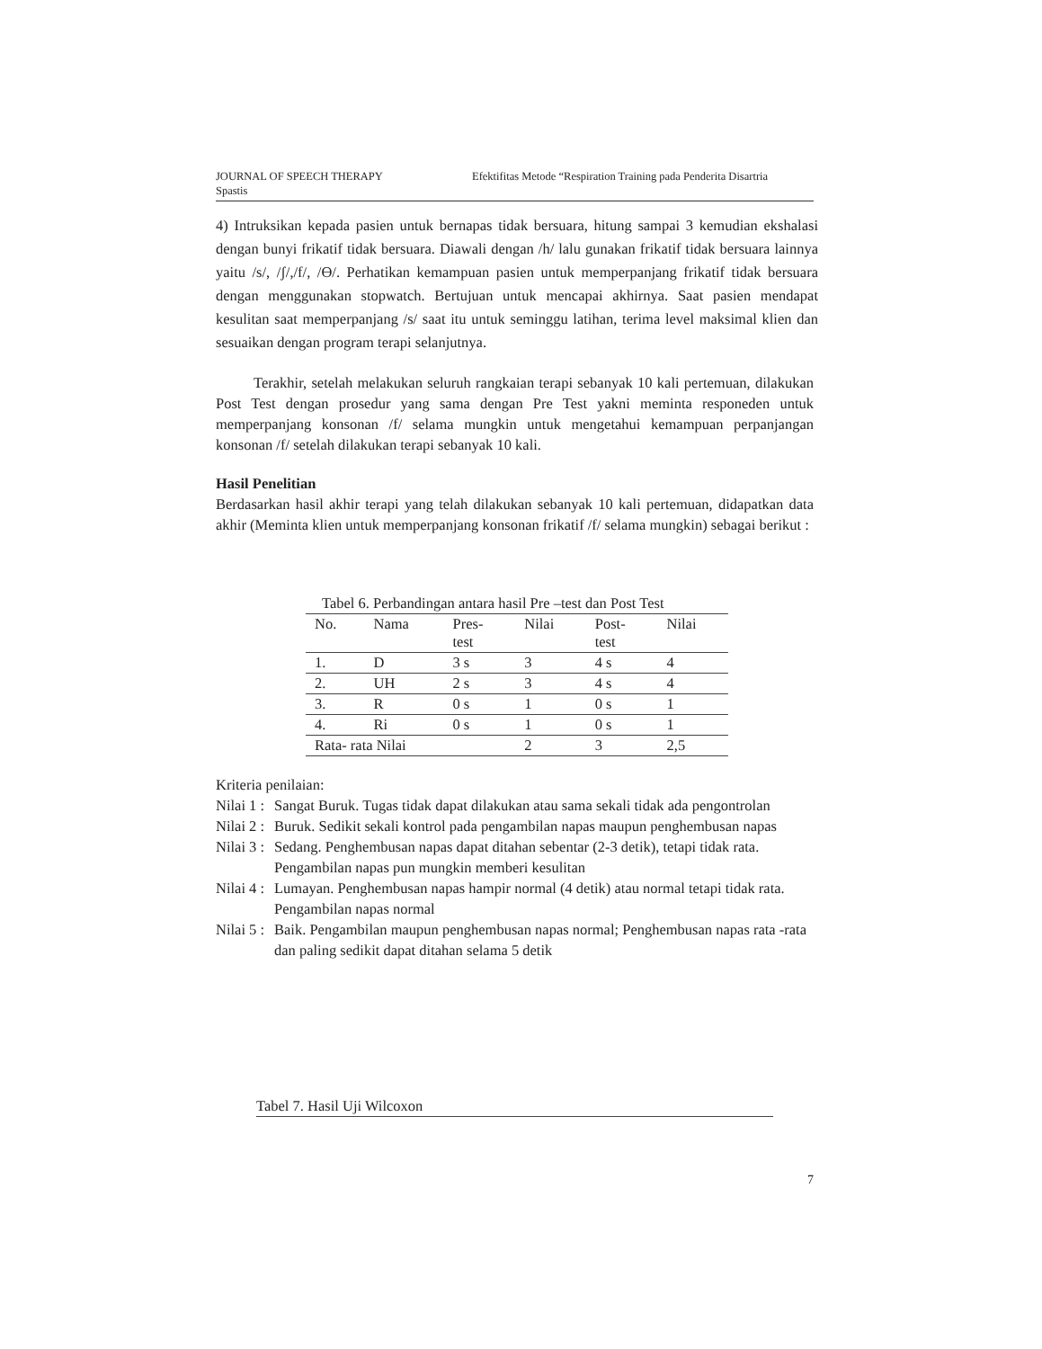JOURNAL OF SPEECH THERAPY
Spastis
Efektifitas Metode “Respiration Training pada Penderita Disartria
4) Intruksikan kepada pasien untuk bernapas tidak bersuara, hitung sampai 3 kemudian ekshalasi dengan bunyi frikatif tidak bersuara. Diawali dengan /h/ lalu gunakan frikatif tidak bersuara lainnya yaitu /s/, /ʃ/,/f/, /Ɵ/. Perhatikan kemampuan pasien untuk memperpanjang frikatif tidak bersuara dengan menggunakan stopwatch. Bertujuan untuk mencapai akhirnya. Saat pasien mendapat kesulitan saat memperpanjang /s/ saat itu untuk seminggu latihan, terima level maksimal klien dan sesuaikan dengan program terapi selanjutnya.
Terakhir, setelah melakukan seluruh rangkaian terapi sebanyak 10 kali pertemuan, dilakukan Post Test dengan prosedur yang sama dengan Pre Test yakni meminta responeden untuk memperpanjang konsonan /f/ selama mungkin untuk mengetahui kemampuan perpanjangan konsonan /f/ setelah dilakukan terapi sebanyak 10 kali.
Hasil Penelitian
Berdasarkan hasil akhir terapi yang telah dilakukan sebanyak 10 kali pertemuan, didapatkan data akhir (Meminta klien untuk memperpanjang konsonan frikatif /f/ selama mungkin) sebagai berikut :
Tabel 6. Perbandingan antara hasil Pre –test dan Post Test
| No. | Nama | Pres- test | Nilai | Post- test | Nilai |
| --- | --- | --- | --- | --- | --- |
| 1. | D | 3 s | 3 | 4 s | 4 |
| 2. | UH | 2 s | 3 | 4 s | 4 |
| 3. | R | 0 s | 1 | 0 s | 1 |
| 4. | Ri | 0 s | 1 | 0 s | 1 |
| Rata- rata Nilai | | | 2 | 3 | 2,5 |
Kriteria penilaian:
Nilai 1 :
Sangat Buruk. Tugas tidak dapat dilakukan atau sama sekali tidak ada pengontrolan
Nilai 2 :
Buruk. Sedikit sekali kontrol pada pengambilan napas maupun penghembusan napas
Nilai 3 :
Sedang. Penghembusan napas dapat ditahan sebentar (2-3 detik), tetapi tidak rata. Pengambilan napas pun mungkin memberi kesulitan
Nilai 4 :
Lumayan. Penghembusan napas hampir normal (4 detik) atau normal tetapi tidak rata. Pengambilan napas normal
Nilai 5 :
Baik. Pengambilan maupun penghembusan napas normal; Penghembusan napas rata -rata dan paling sedikit dapat ditahan selama 5 detik
Tabel 7. Hasil Uji Wilcoxon
7